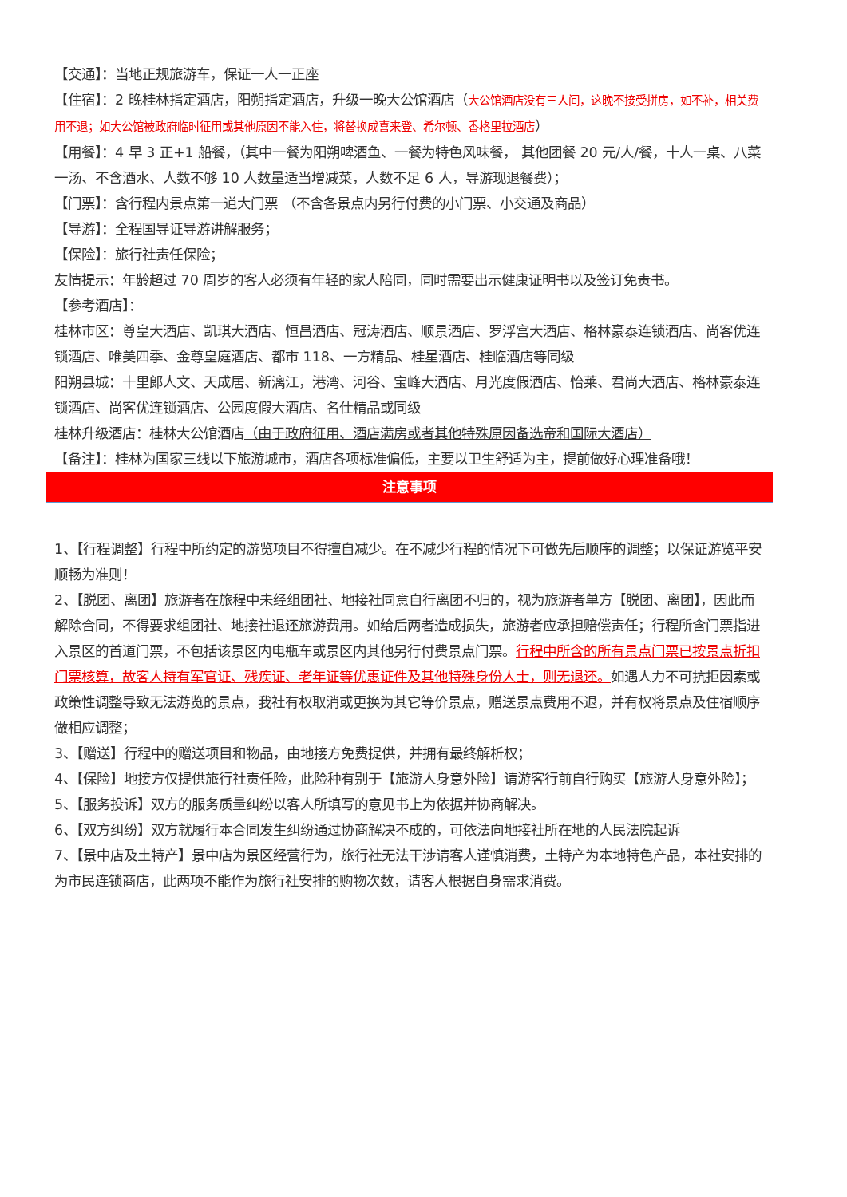【交通】：当地正规旅游车，保证一人一正座
【住宿】：2 晚桂林指定酒店，阳朔指定酒店，升级一晚大公馆酒店（大公馆酒店没有三人间，这晚不接受拼房，如不补，相关费用不退；如大公馆被政府临时征用或其他原因不能入住，将替换成喜来登、希尔顿、香格里拉酒店）
【用餐】：4 早 3 正+1 船餐，（其中一餐为阳朔啤酒鱼、一餐为特色风味餐， 其他团餐 20 元/人/餐，十人一桌、八菜一汤、不含酒水、人数不够 10 人数量适当增减菜，人数不足 6 人，导游现退餐费）；
【门票】：含行程内景点第一道大门票 （不含各景点内另行付费的小门票、小交通及商品）
【导游】：全程国导证导游讲解服务；
【保险】：旅行社责任保险；
友情提示：年龄超过 70 周岁的客人必须有年轻的家人陪同，同时需要出示健康证明书以及签订免责书。
【参考酒店】：
桂林市区：尊皇大酒店、凯琪大酒店、恒昌酒店、冠涛酒店、顺景酒店、罗浮宫大酒店、格林豪泰连锁酒店、尚客优连锁酒店、唯美四季、金尊皇庭酒店、都市 118、一方精品、桂星酒店、桂临酒店等同级
阳朔县城：十里郎人文、天成居、新漓江，港湾、河谷、宝峰大酒店、月光度假酒店、怡莱、君尚大酒店、格林豪泰连锁酒店、尚客优连锁酒店、公园度假大酒店、名仕精品或同级
桂林升级酒店：桂林大公馆酒店（由于政府征用、酒店满房或者其他特殊原因备选帝和国际大酒店）
【备注】：桂林为国家三线以下旅游城市，酒店各项标准偏低，主要以卫生舒适为主，提前做好心理准备哦！
注意事项
1、【行程调整】行程中所约定的游览项目不得擅自减少。在不减少行程的情况下可做先后顺序的调整；以保证游览平安顺畅为准则！
2、【脱团、离团】旅游者在旅程中未经组团社、地接社同意自行离团不归的，视为旅游者单方【脱团、离团】，因此而解除合同，不得要求组团社、地接社退还旅游费用。如给后两者造成损失，旅游者应承担赔偿责任；行程所含门票指进入景区的首道门票，不包括该景区内电瓶车或景区内其他另行付费景点门票。行程中所含的所有景点门票已按景点折扣门票核算，故客人持有军官证、残疾证、老年证等优惠证件及其他特殊身份人士，则无退还。如遇人力不可抗拒因素或政策性调整导致无法游览的景点，我社有权取消或更换为其它等价景点，赠送景点费用不退，并有权将景点及住宿顺序做相应调整；
3、【赠送】行程中的赠送项目和物品，由地接方免费提供，并拥有最终解析权；
4、【保险】地接方仅提供旅行社责任险，此险种有别于【旅游人身意外险】请游客行前自行购买【旅游人身意外险】；
5、【服务投诉】双方的服务质量纠纷以客人所填写的意见书上为依据并协商解决。
6、【双方纠纷】双方就履行本合同发生纠纷通过协商解决不成的，可依法向地接社所在地的人民法院起诉
7、【景中店及土特产】景中店为景区经营行为，旅行社无法干涉请客人谨慎消费，土特产为本地特色产品，本社安排的为市民连锁商店，此两项不能作为旅行社安排的购物次数，请客人根据自身需求消费。